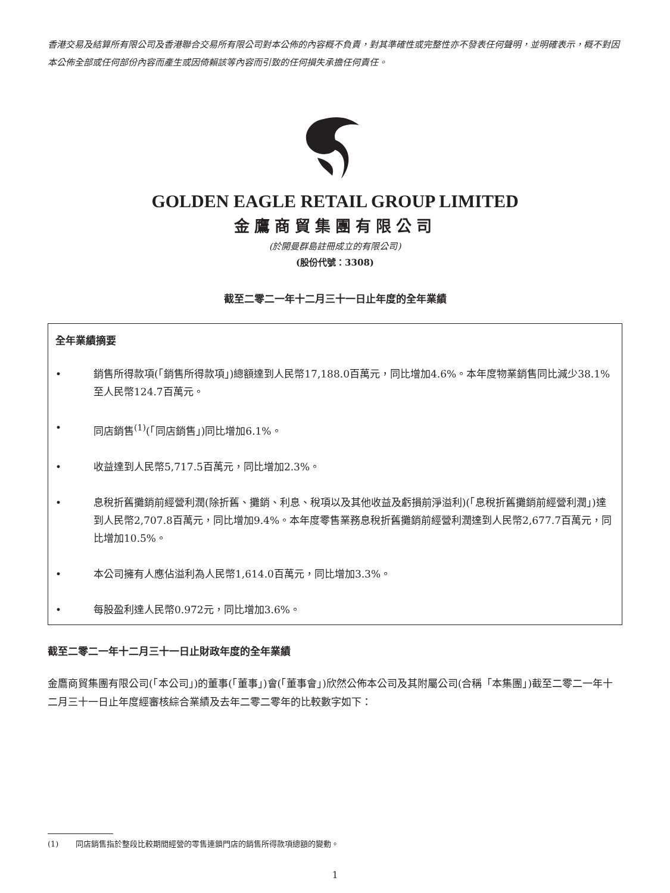香港交易及結算所有限公司及香港聯合交易所有限公司對本公佈的內容概不負責，對其準確性或完整性亦不發表任何聲明，並明確表示，概不對因本公佈全部或任何部份內容而產生或因倚賴該等內容而引致的任何損失承擔任何責任。
GOLDEN EAGLE RETAIL GROUP LIMITED
金鷹商貿集團有限公司
(於開曼群島註冊成立的有限公司)
(股份代號：3308)
截至二零二一年十二月三十一日止年度的全年業績
全年業績摘要
• 銷售所得款項(「銷售所得款項」)總額達到人民幣17,188.0百萬元，同比增加4.6%。本年度物業銷售同比減少38.1%至人民幣124.7百萬元。
• 同店銷售<sup>(1)</sup>(「同店銷售」)同比增加6.1%。
• 收益達到人民幣5,717.5百萬元，同比增加2.3%。
• 息稅折舊攤銷前經營利潤(除折舊、攤銷、利息、稅項以及其他收益及虧損前淨溢利)(「息稅折舊攤銷前經營利潤」)達到人民幣2,707.8百萬元，同比增加9.4%。本年度零售業務息稅折舊攤銷前經營利潤達到人民幣2,677.7百萬元，同比增加10.5%。
• 本公司擁有人應佔溢利為人民幣1,614.0百萬元，同比增加3.3%。
• 每股盈利達人民幣0.972元，同比增加3.6%。
截至二零二一年十二月三十一日止財政年度的全年業績
金鷹商貿集團有限公司(「本公司」)的董事(「董事」)會(「董事會」)欣然公佈本公司及其附屬公司(合稱「本集團」)截至二零二一年十二月三十一日止年度經審核綜合業績及去年二零二零年的比較數字如下：
(1) 同店銷售指於整段比較期間經營的零售連鎖門店的銷售所得款項總額的變動。
1